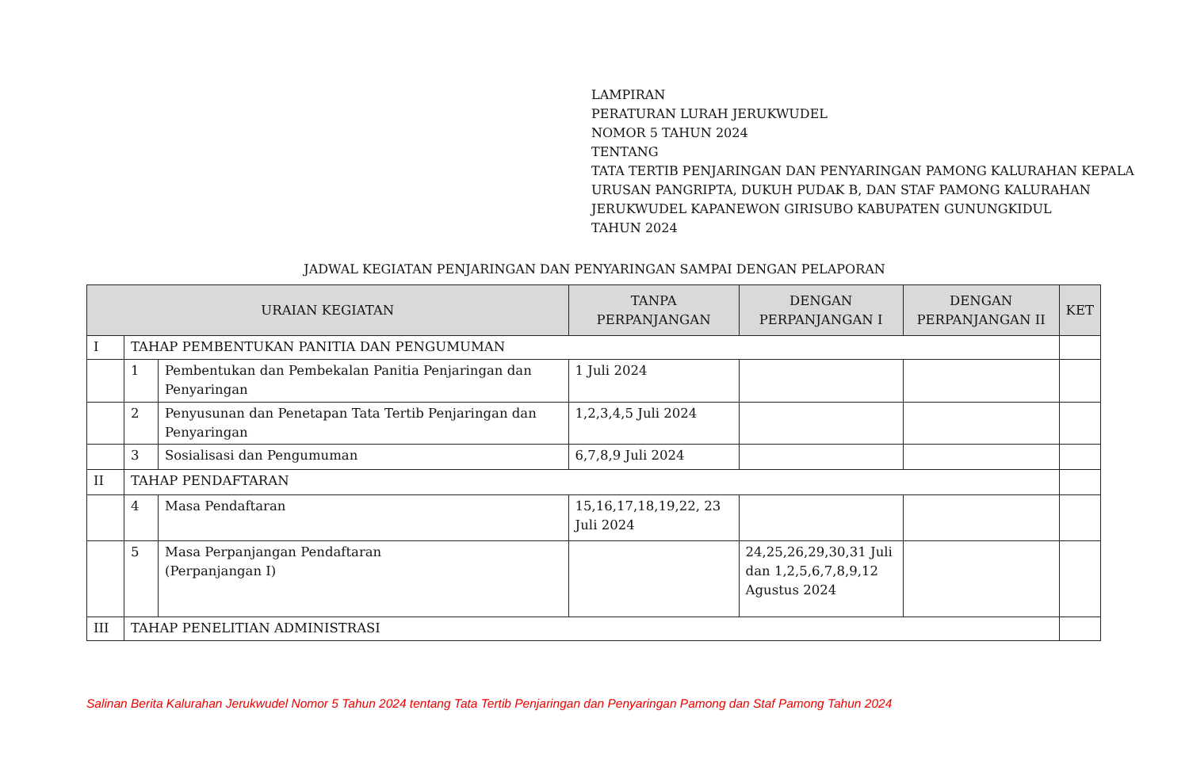LAMPIRAN
PERATURAN LURAH JERUKWUDEL
NOMOR 5 TAHUN 2024
TENTANG
TATA TERTIB PENJARINGAN DAN PENYARINGAN PAMONG KALURAHAN KEPALA URUSAN PANGRIPTA, DUKUH PUDAK B, DAN STAF PAMONG KALURAHAN JERUKWUDEL KAPANEWON GIRISUBO KABUPATEN GUNUNGKIDUL
TAHUN 2024
JADWAL KEGIATAN PENJARINGAN DAN PENYARINGAN SAMPAI DENGAN PELAPORAN
| URAIAN KEGIATAN | | | TANPA PERPANJANGAN | DENGAN PERPANJANGAN I | DENGAN PERPANJANGAN II | KET |
| --- | --- | --- | --- | --- | --- | --- |
| I | TAHAP PEMBENTUKAN PANITIA DAN PENGUMUMAN | | | | | |
| | 1 | Pembentukan dan Pembekalan Panitia Penjaringan dan Penyaringan | 1 Juli 2024 | | | |
| | 2 | Penyusunan dan Penetapan Tata Tertib Penjaringan dan Penyaringan | 1,2,3,4,5 Juli 2024 | | | |
| | 3 | Sosialisasi dan Pengumuman | 6,7,8,9 Juli 2024 | | | |
| II | TAHAP PENDAFTARAN | | | | | |
| | 4 | Masa Pendaftaran | 15,16,17,18,19,22, 23 Juli 2024 | | | |
| | 5 | Masa Perpanjangan Pendaftaran (Perpanjangan I) | | 24,25,26,29,30,31 Juli dan 1,2,5,6,7,8,9,12 Agustus 2024 | | |
| III | TAHAP PENELITIAN ADMINISTRASI | | | | | |
Salinan Berita Kalurahan Jerukwudel Nomor 5 Tahun 2024 tentang Tata Tertib Penjaringan dan Penyaringan Pamong dan Staf Pamong Tahun 2024